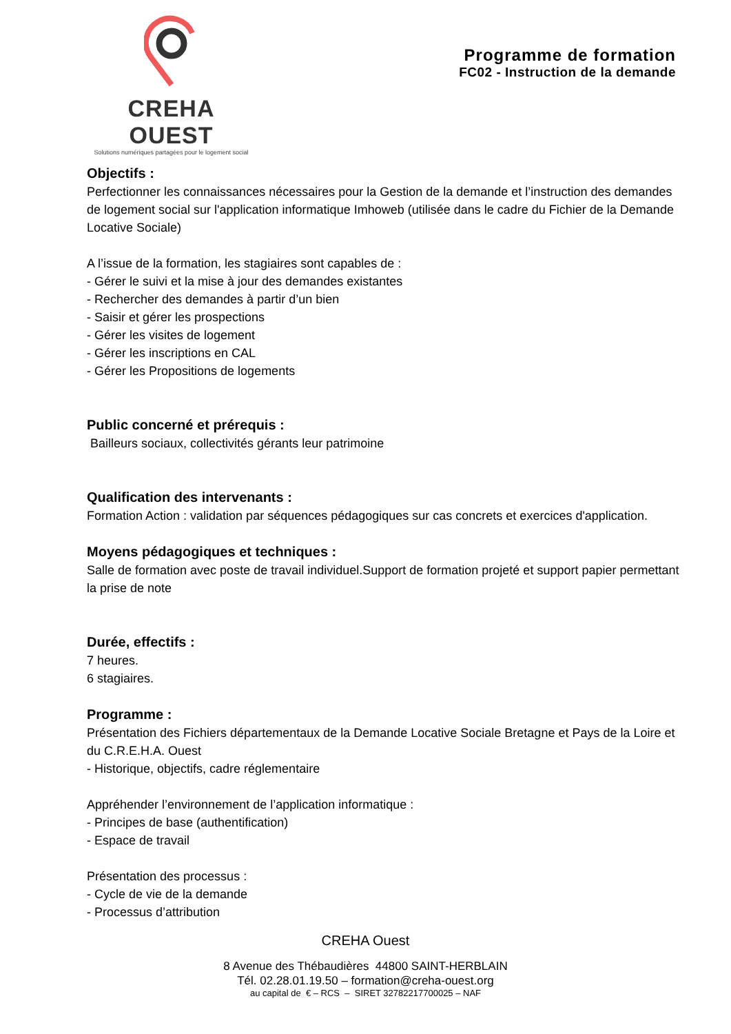CREHA OUEST
Solutions numériques partagées pour le logement social
Programme de formation
FC02 - Instruction de la demande
Objectifs :
Perfectionner les connaissances nécessaires pour la Gestion de la demande et l’instruction des demandes de logement social sur l'application informatique Imhoweb (utilisée dans le cadre du Fichier de la Demande Locative Sociale)
A l’issue de la formation, les stagiaires sont capables de :
- Gérer le suivi et la mise à jour des demandes existantes
- Rechercher des demandes à partir d’un bien
- Saisir et gérer les prospections
- Gérer les visites de logement
- Gérer les inscriptions en CAL
- Gérer les Propositions de logements
Public concerné et prérequis :
Bailleurs sociaux, collectivités gérants leur patrimoine
Qualification des intervenants :
Formation Action : validation par séquences pédagogiques sur cas concrets et exercices d'application.
Moyens pédagogiques et techniques :
Salle de formation avec poste de travail individuel.Support de formation projeté et support papier permettant la prise de note
Durée, effectifs :
7 heures.
6 stagiaires.
Programme :
Présentation des Fichiers départementaux de la Demande Locative Sociale Bretagne et Pays de la Loire et du C.R.E.H.A. Ouest
- Historique, objectifs, cadre réglementaire
Appréhender l’environnement de l’application informatique :
- Principes de base (authentification)
- Espace de travail
Présentation des processus :
- Cycle de vie de la demande
- Processus d’attribution
CREHA Ouest
8 Avenue des Thébaudières 44800 SAINT-HERBLAIN
Tél. 02.28.01.19.50 – formation@creha-ouest.org
au capital de € – RCS – SIRET 32782217700025 – NAF